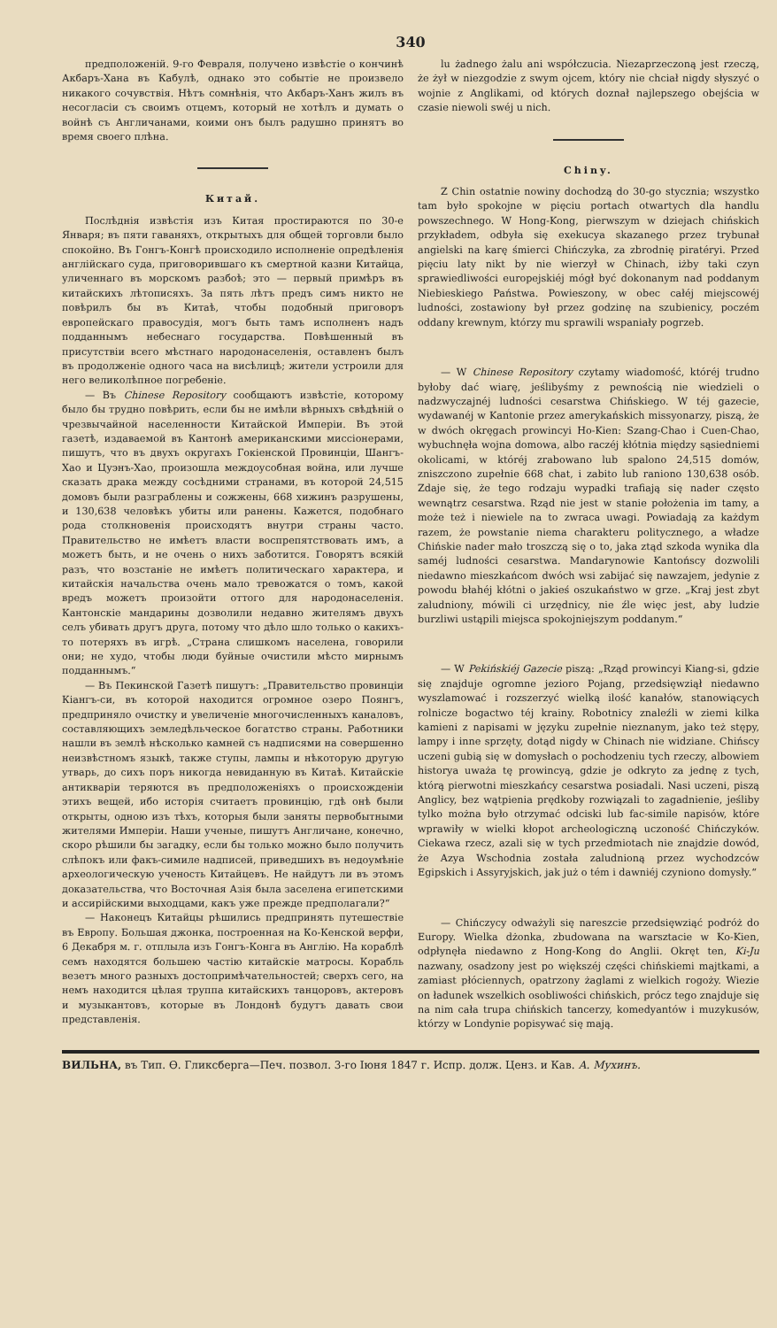340
предположеній. 9-го Февраля, получено извѣстіе о кончинѣ Акбаръ-Хана въ Кабулѣ, однако это событіе не произвело никакого сочувствія. Нѣтъ сомнѣнія, что Акбаръ-Ханъ жилъ въ несогласіи съ своимъ отцемъ, который не хотѣлъ и думать о войнѣ съ Англичанами, коими онъ былъ радушно принятъ во время своего плѣна.
Китай.
Послѣднія извѣстія изъ Китая простираются по 30-е Января; въ пяти гаваняхъ, открытыхъ для общей торговли было спокойно. Въ Гонгъ-Конгѣ происходило исполненіе опредѣленія англійскаго суда, приговорившаго къ смертной казни Китайца, уличеннаго въ морскомъ разбоѣ; это — первый примѣръ въ китайскихъ лѣтописяхъ. За пять лѣтъ предъ симъ никто не повѣрилъ бы въ Китаѣ, чтобы подобный приговоръ европейскаго правосудія, могъ быть тамъ исполненъ надъ подданнымъ небеснаго государства. Повѣшенный въ присутствіи всего мѣстнаго народонаселенія, оставленъ былъ въ продолженіе одного часа на висѣлицѣ; жители устроили для него великолѣпное погребеніе.
— Въ Chinese Repository сообщаютъ извѣстіе, которому было бы трудно повѣрить, если бы не имѣли вѣрныхъ свѣдѣній о чрезвычайной населенности Китайской Имперіи. Въ этой газетѣ, издаваемой въ Кантонѣ американскими миссіонерами, пишутъ, что въ двухъ округахъ Гокіенской Провинціи, Шангъ-Хао и Цуэнъ-Хао, произошла междоусобная война, или лучше сказать драка между сосѣдними странами, въ которой 24,515 домовъ были разграблены и сожжены, 668 хижинъ разрушены, и 130,638 человѣкъ убиты или ранены. Кажется, подобнаго рода столкновенія происходятъ внутри страны часто. Правительство не имѣетъ власти воспрепятствовать имъ, а можетъ быть, и не очень о нихъ заботится. Говорятъ всякій разъ, что возстаніе не имѣетъ политическаго характера, и китайскія начальства очень мало тревожатся о томъ, какой вредъ можетъ произойти оттого для народонаселенія. Кантонскіе мандарины дозволили недавно жителямъ двухъ селъ убивать другъ друга, потому что дѣло шло только о какихъ-то потеряхъ въ игрѣ. „Страна слишкомъ населена, говорили они; не худо, чтобы люди буйные очистили мѣсто мирнымъ подданнымъ.“
— Въ Пекинской Газетѣ пишутъ: „Правительство провинціи Кіангъ-си, въ которой находится огромное озеро Поянгъ, предприняло очистку и увеличеніе многочисленныхъ каналовъ, составляющихъ земледѣльческое богатство страны. Работники нашли въ землѣ нѣсколько камней съ надписями на совершенно неизвѣстномъ языкѣ, также ступы, лампы и нѣкоторую другую утварь, до сихъ поръ никогда невиданную въ Китаѣ. Китайскіе антикваріи теряются въ предположеніяхъ о происхожденіи этихъ вещей, ибо исторія считаетъ провинцію, гдѣ онѣ были открыты, одною изъ тѣхъ, которыя были заняты первобытными жителями Имперіи. Наши ученые, пишутъ Англичане, конечно, скоро рѣшили бы загадку, если бы только можно было получить слѣпокъ или факъ-симиле надписей, приведшихъ въ недоумѣніе археологическую ученость Китайцевъ. Не найдутъ ли въ этомъ доказательства, что Восточная Азія была заселена египетскими и ассирійскими выходцами, какъ уже прежде предполагали?“
— Наконецъ Китайцы рѣшились предпринять путешествіе въ Европу. Большая джонка, построенная на Ко-Кенской верфи, 6 Декабря м. г. отплыла изъ Гонгъ-Конга въ Англію. На кораблѣ семъ находятся большею частію китайскіе матросы. Корабль везетъ много разныхъ достопримѣчательностей; сверхъ сего, на немъ находится цѣлая труппа китайскихъ танцоровъ, актеровъ и музыкантовъ, которые въ Лондонѣ будутъ давать свои представленія.
lu żadnego żalu ani współczucia. Niezaprzeczoną jest rzeczą, że żył w niezgodzie z swym ojcem, który nie chciał nigdy słyszyć o wojnie z Anglikami, od których doznał najlepszego obejścia w czasie niewoli swéj u nich.
Chiny.
Z Chin ostatnie nowiny dochodzą do 30-go stycznia; wszystko tam było spokojne w pięciu portach otwartych dla handlu powszechnego. W Hong-Kong, pierwszym w dziejach chińskich przykładem, odbyła się exekucya skazanego przez trybunał angielski na karę śmierci Chińczyka, za zbrodnię piratéryi. Przed pięciu laty nikt by nie wierzył w Chinach, iżby taki czyn sprawiedliwości europejskiéj mógł być dokonanym nad poddanym Niebieskiego Państwa. Powieszony, w obec całéj miejscowéj ludności, zostawiony był przez godzinę na szubienicy, poczém oddany krewnym, którzy mu sprawili wspaniały pogrzeb.
— W Chinese Repository czytamy wiadomość, któréj trudno byłoby dać wiarę, jeślibyśmy z pewnością nie wiedzieli o nadzwyczajnéj ludności cesarstwa Chińskiego. W téj gazecie, wydawanéj w Kantonie przez amerykańskich missyonarzy, piszą, że w dwóch okręgach prowincyi Ho-Kien: Szang-Chao i Cuen-Chao, wybuchnęła wojna domowa, albo raczéj kłótnia między sąsiedniemi okolicami, w któréj zrabowano lub spalono 24,515 domów, zniszczono zupełnie 668 chat, i zabito lub raniono 130,638 osób. Zdaje się, że tego rodzaju wypadki trafiają się nader często wewnątrz cesarstwa. Rząd nie jest w stanie położenia im tamy, a może też i niewiele na to zwraca uwagi. Powiadają za każdym razem, że powstanie niema charakteru politycznego, a władze Chińskie nader mało troszczą się o to, jaka ztąd szkoda wynika dla saméj ludności cesarstwa. Mandarynowie Kantońscy dozwolili niedawno mieszkańcom dwóch wsi zabijać się nawzajem, jedynie z powodu błahéj kłótni o jakieś oszukaństwo w grze. „Kraj jest zbyt zaludniony, mówili ci urzędnicy, nie źle więc jest, aby ludzie burzliwi ustąpili miejsca spokojniejszym poddanym.“
— W Pekińskiéj Gazecie piszą: „Rząd prowincyi Kiang-si, gdzie się znajduje ogromne jezioro Pojang, przedsięwziął niedawno wyszlamować i rozszerzyć wielką ilość kanałów, stanowiących rolnicze bogactwo téj krainy. Robotnicy znaleźli w ziemi kilka kamieni z napisami w języku zupełnie nieznanym, jako też stępy, lampy i inne sprzęty, dotąd nigdy w Chinach nie widziane. Chińscy uczeni gubią się w domysłach o pochodzeniu tych rzeczy, albowiem historya uważa tę prowincyą, gdzie je odkryto za jednę z tych, którą pierwotni mieszkańcy cesarstwa posiadali. Nasi uczeni, piszą Anglicy, bez wątpienia prędkoby rozwiązali to zagadnienie, jeśliby tylko można było otrzymać odciski lub fac-simile napisów, które wprawiły w wielki kłopot archeologiczną uczoność Chińczyków. Ciekawa rzecz, azali się w tych przedmiotach nie znajdzie dowód, że Azya Wschodnia została zaludnioną przez wychodzców Egipskich i Assyryjskich, jak już o tém i dawniéj czyniono domysły.“
— Chińczycy odważyli się nareszcie przedsięwziąć podróż do Europy. Wielka dżonka, zbudowana na warsztacie w Ko-Kien, odpłynęła niedawno z Hong-Kong do Anglii. Okręt ten, Ki-Ju nazwany, osadzony jest po większéj części chińskiemi majtkami, a zamiast płóciennych, opatrzony żaglami z wielkich rogoży. Wiezie on ładunek wszelkich osobliwości chińskich, prócz tego znajduje się na nim cała trupa chińskich tancerzy, komedyantów i muzykusów, którzy w Londynie popisywać się mają.
ВИЛЬНА, въ Тип. Ѳ. Гликсберга—Печ. позвол. 3-го Іюня 1847 г. Испр. долж. Ценз. и Кав. А. Мухинъ.